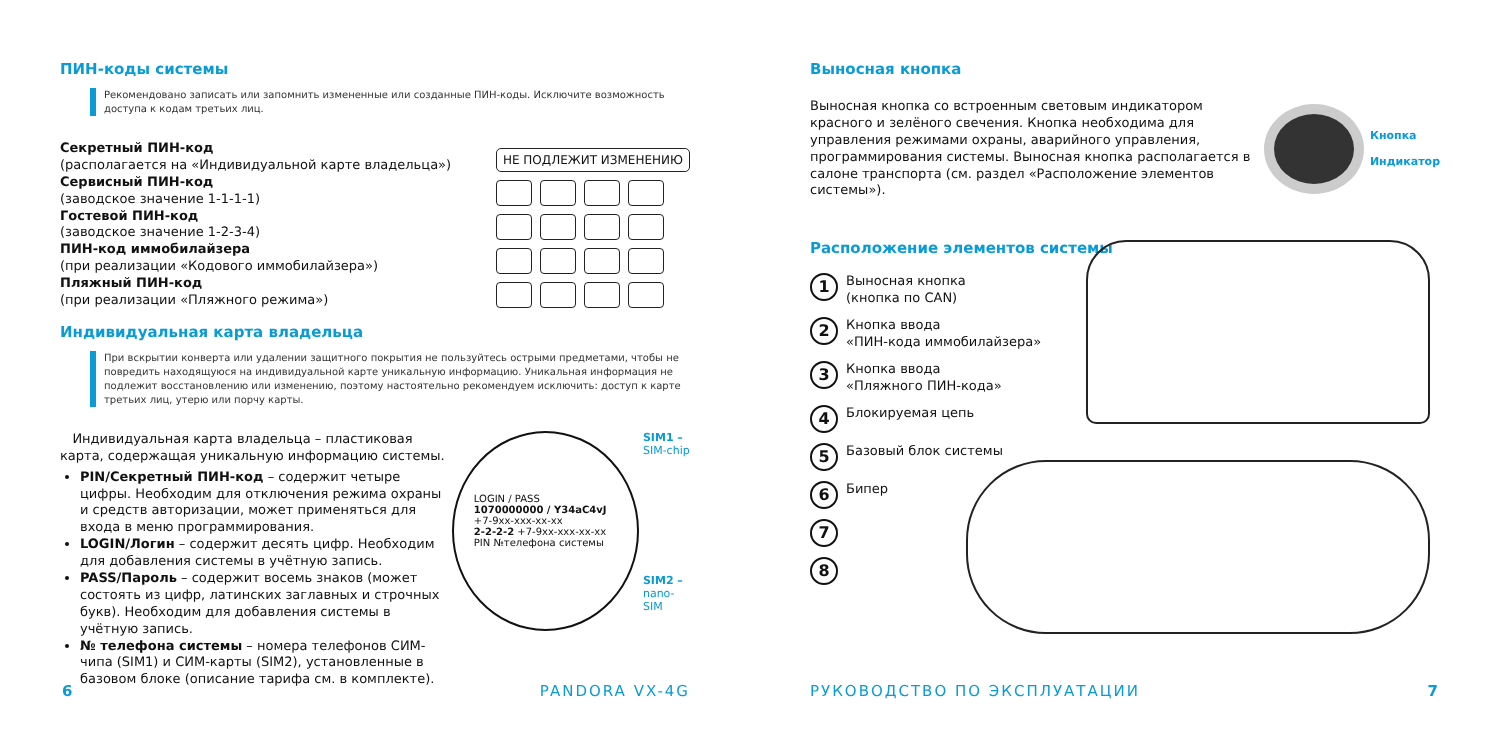ПИН-коды системы
Рекомендовано записать или запомнить измененные или созданные ПИН-коды. Исключите возможность доступа к кодам третьих лиц.
Секретный ПИН-код
(располагается на «Индивидуальной карте владельца»)
Сервисный ПИН-код
(заводское значение 1-1-1-1)
Гостевой ПИН-код
(заводское значение 1-2-3-4)
ПИН-код иммобилайзера
(при реализации «Кодового иммобилайзера»)
Пляжный ПИН-код
(при реализации «Пляжного режима»)
НЕ ПОДЛЕЖИТ ИЗМЕНЕНИЮ
Индивидуальная карта владельца
При вскрытии конверта или удалении защитного покрытия не пользуйтесь острыми предметами, чтобы не повредить находящуюся на индивидуальной карте уникальную информацию. Уникальная информация не подлежит восстановлению или изменению, поэтому настоятельно рекомендуем исключить: доступ к карте третьих лиц, утерю или порчу карты.
Индивидуальная карта владельца – пластиковая карта, содержащая уникальную информацию системы.
PIN/Секретный ПИН-код – содержит четыре цифры. Необходим для отключения режима охраны и средств авторизации, может применяться для входа в меню программирования.
LOGIN/Логин – содержит десять цифр. Необходим для добавления системы в учётную запись.
PASS/Пароль – содержит восемь знаков (может состоять из цифр, латинских заглавных и строчных букв). Необходим для добавления системы в учётную запись.
№ телефона системы – номера телефонов СИМ-чипа (SIM1) и СИМ-карты (SIM2), установленные в базовом блоке (описание тарифа см. в комплекте).
LOGIN / PASS
1070000000 / Y34aC4vJ
+7-9xx-xxx-xx-xx
2-2-2-2 +7-9xx-xxx-xx-xx
PIN №телефона системы
SIM1 –
SIM-chip
SIM2 –
nano-SIM
6 PANDORA VX-4G
Выносная кнопка
Выносная кнопка со встроенным световым индикатором красного и зелёного свечения. Кнопка необходима для управления режимами охраны, аварийного управления, программирования системы. Выносная кнопка располагается в салоне транспорта (см. раздел «Расположение элементов системы»).
Кнопка
Индикатор
Расположение элементов системы
1
Выносная кнопка
(кнопка по CAN)
2
Кнопка ввода
«ПИН-кода иммобилайзера»
3
Кнопка ввода
«Пляжного ПИН-кода»
4
Блокируемая цепь
5
Базовый блок системы
6
Бипер
7
8
РУКОВОДСТВО ПО ЭКСПЛУАТАЦИИ 7